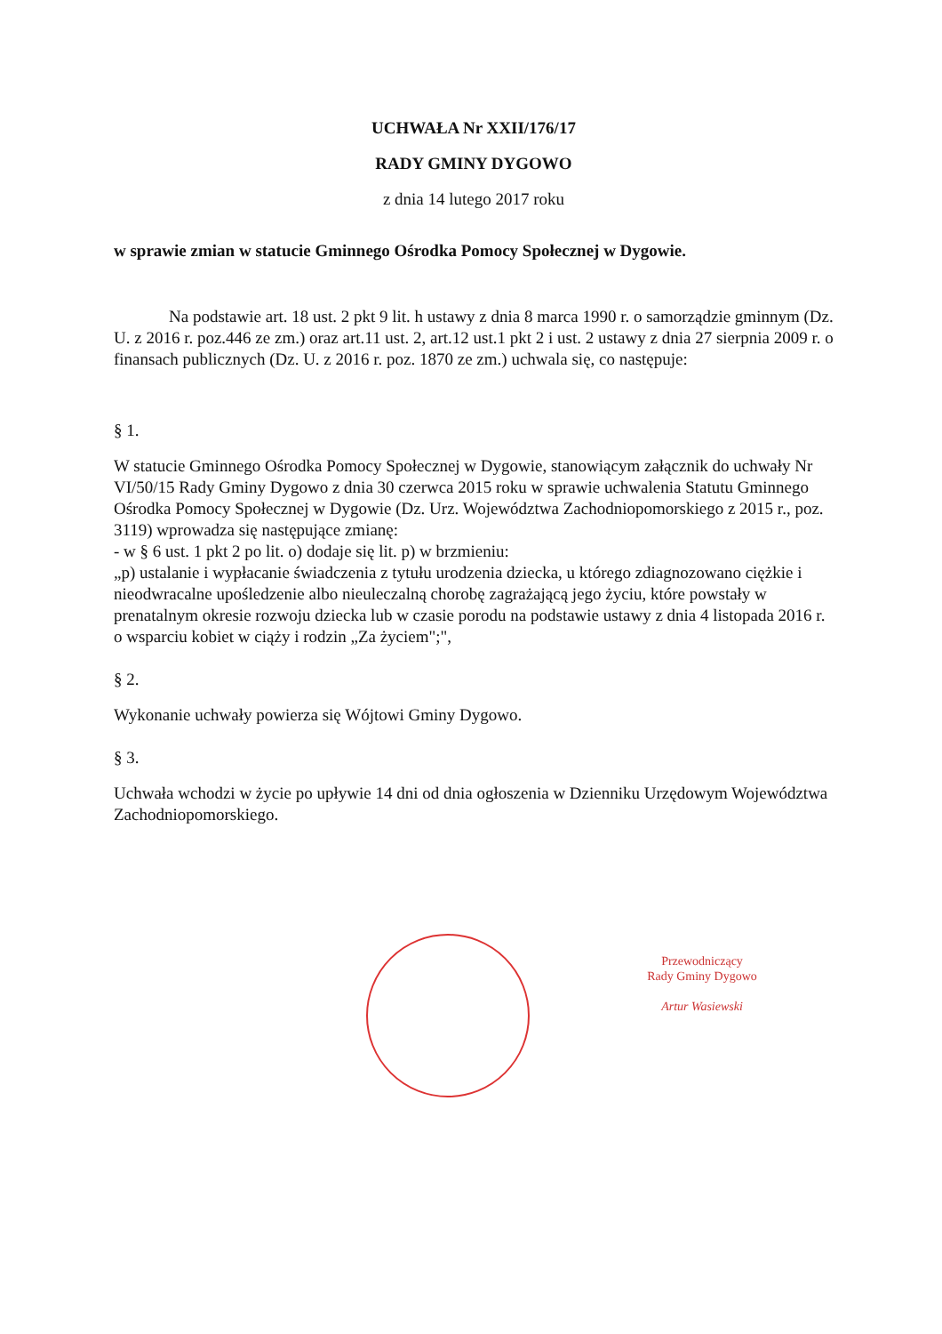UCHWAŁA Nr XXII/176/17
RADY GMINY DYGOWO
z dnia 14 lutego 2017 roku
w sprawie zmian w statucie Gminnego Ośrodka Pomocy Społecznej w Dygowie.
Na podstawie art. 18 ust. 2 pkt 9 lit. h ustawy z dnia 8 marca 1990 r. o samorządzie gminnym (Dz. U. z 2016 r. poz.446 ze zm.) oraz art.11 ust. 2, art.12 ust.1 pkt 2 i ust. 2 ustawy z dnia 27 sierpnia 2009 r. o finansach publicznych (Dz. U. z 2016 r. poz. 1870 ze zm.) uchwala się, co następuje:
§ 1.
W statucie Gminnego Ośrodka Pomocy Społecznej w Dygowie, stanowiącym załącznik do uchwały Nr VI/50/15 Rady Gminy Dygowo z dnia 30 czerwca 2015 roku w sprawie uchwalenia Statutu Gminnego Ośrodka Pomocy Społecznej w Dygowie (Dz. Urz. Województwa Zachodniopomorskiego z 2015 r., poz. 3119) wprowadza się następujące zmianę:
- w § 6 ust. 1 pkt 2 po lit. o) dodaje się lit. p) w brzmieniu:
„p) ustalanie i wypłacanie świadczenia z tytułu urodzenia dziecka, u którego zdiagnozowano ciężkie i nieodwracalne upośledzenie albo nieuleczalną chorobę zagrażającą jego życiu, które powstały w prenatalnym okresie rozwoju dziecka lub w czasie porodu na podstawie ustawy z dnia 4 listopada 2016 r. o wsparciu kobiet w ciąży i rodzin „Za życiem";",
§ 2.
Wykonanie uchwały powierza się Wójtowi Gminy Dygowo.
§ 3.
Uchwała wchodzi w życie po upływie 14 dni od dnia ogłoszenia w Dzienniku Urzędowym Województwa Zachodniopomorskiego.
Przewodniczący
Rady Gminy Dygowo
Artur Wasiewski